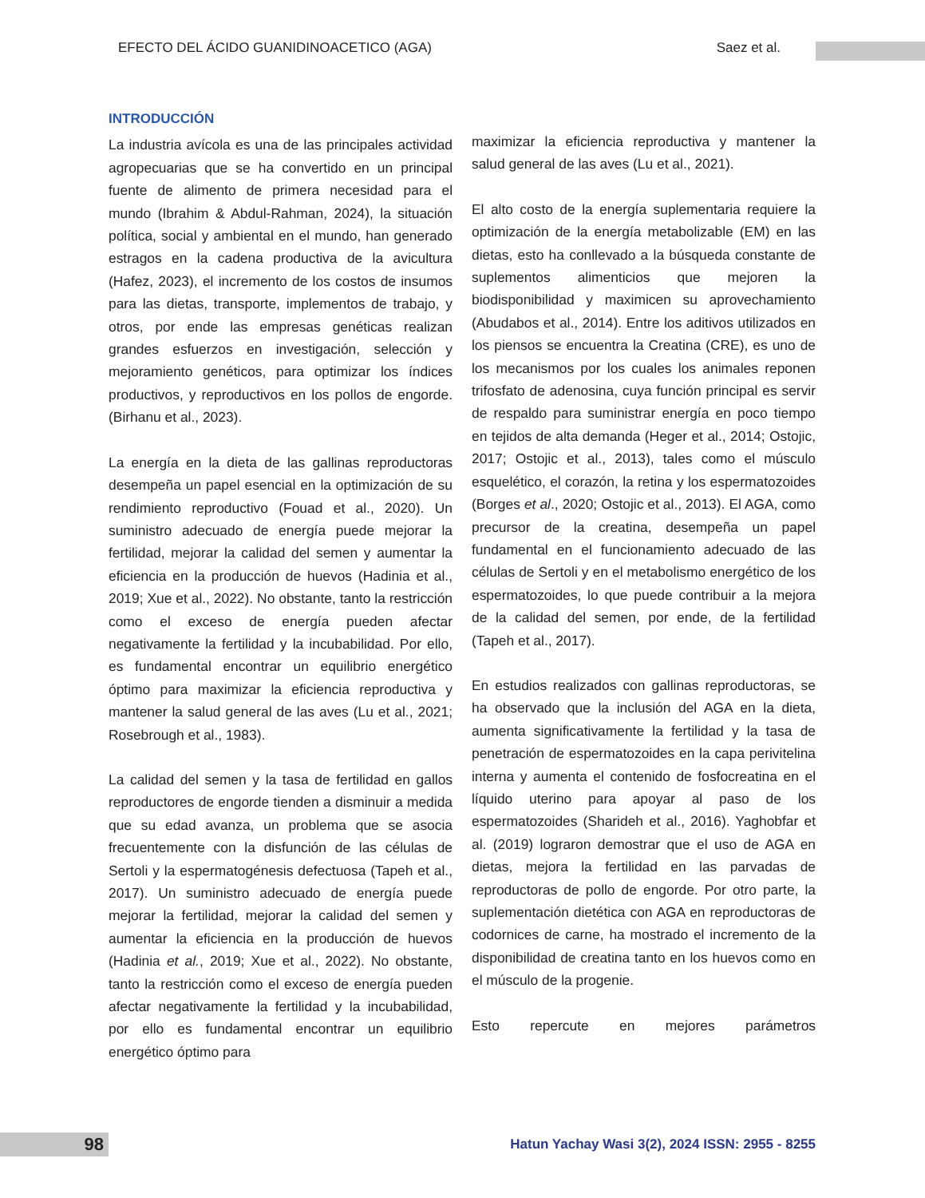EFECTO DEL ÁCIDO GUANIDINOACETICO (AGA) Saez et al.
INTRODUCCIÓN
La industria avícola es una de las principales actividad agropecuarias que se ha convertido en un principal fuente de alimento de primera necesidad para el mundo (Ibrahim & Abdul-Rahman, 2024), la situación política, social y ambiental en el mundo, han generado estragos en la cadena productiva de la avicultura (Hafez, 2023), el incremento de los costos de insumos para las dietas, transporte, implementos de trabajo, y otros, por ende las empresas genéticas realizan grandes esfuerzos en investigación, selección y mejoramiento genéticos, para optimizar los índices productivos, y reproductivos en los pollos de engorde. (Birhanu et al., 2023).
La energía en la dieta de las gallinas reproductoras desempeña un papel esencial en la optimización de su rendimiento reproductivo (Fouad et al., 2020). Un suministro adecuado de energía puede mejorar la fertilidad, mejorar la calidad del semen y aumentar la eficiencia en la producción de huevos (Hadinia et al., 2019; Xue et al., 2022). No obstante, tanto la restricción como el exceso de energía pueden afectar negativamente la fertilidad y la incubabilidad. Por ello, es fundamental encontrar un equilibrio energético óptimo para maximizar la eficiencia reproductiva y mantener la salud general de las aves (Lu et al., 2021; Rosebrough et al., 1983).
La calidad del semen y la tasa de fertilidad en gallos reproductores de engorde tienden a disminuir a medida que su edad avanza, un problema que se asocia frecuentemente con la disfunción de las células de Sertoli y la espermatogénesis defectuosa (Tapeh et al., 2017). Un suministro adecuado de energía puede mejorar la fertilidad, mejorar la calidad del semen y aumentar la eficiencia en la producción de huevos (Hadinia et al., 2019; Xue et al., 2022). No obstante, tanto la restricción como el exceso de energía pueden afectar negativamente la fertilidad y la incubabilidad, por ello es fundamental encontrar un equilibrio energético óptimo para
maximizar la eficiencia reproductiva y mantener la salud general de las aves (Lu et al., 2021).
El alto costo de la energía suplementaria requiere la optimización de la energía metabolizable (EM) en las dietas, esto ha conllevado a la búsqueda constante de suplementos alimenticios que mejoren la biodisponibilidad y maximicen su aprovechamiento (Abudabos et al., 2014). Entre los aditivos utilizados en los piensos se encuentra la Creatina (CRE), es uno de los mecanismos por los cuales los animales reponen trifosfato de adenosina, cuya función principal es servir de respaldo para suministrar energía en poco tiempo en tejidos de alta demanda (Heger et al., 2014; Ostojic, 2017; Ostojic et al., 2013), tales como el músculo esquelético, el corazón, la retina y los espermatozoides (Borges et al., 2020; Ostojic et al., 2013). El AGA, como precursor de la creatina, desempeña un papel fundamental en el funcionamiento adecuado de las células de Sertoli y en el metabolismo energético de los espermatozoides, lo que puede contribuir a la mejora de la calidad del semen, por ende, de la fertilidad (Tapeh et al., 2017).
En estudios realizados con gallinas reproductoras, se ha observado que la inclusión del AGA en la dieta, aumenta significativamente la fertilidad y la tasa de penetración de espermatozoides en la capa perivitelina interna y aumenta el contenido de fosfocreatina en el líquido uterino para apoyar al paso de los espermatozoides (Sharideh et al., 2016). Yaghobfar et al. (2019) lograron demostrar que el uso de AGA en dietas, mejora la fertilidad en las parvadas de reproductoras de pollo de engorde. Por otro parte, la suplementación dietética con AGA en reproductoras de codornices de carne, ha mostrado el incremento de la disponibilidad de creatina tanto en los huevos como en el músculo de la progenie.
Esto repercute en mejores parámetros
98
Hatun Yachay Wasi 3(2), 2024 ISSN: 2955 - 8255